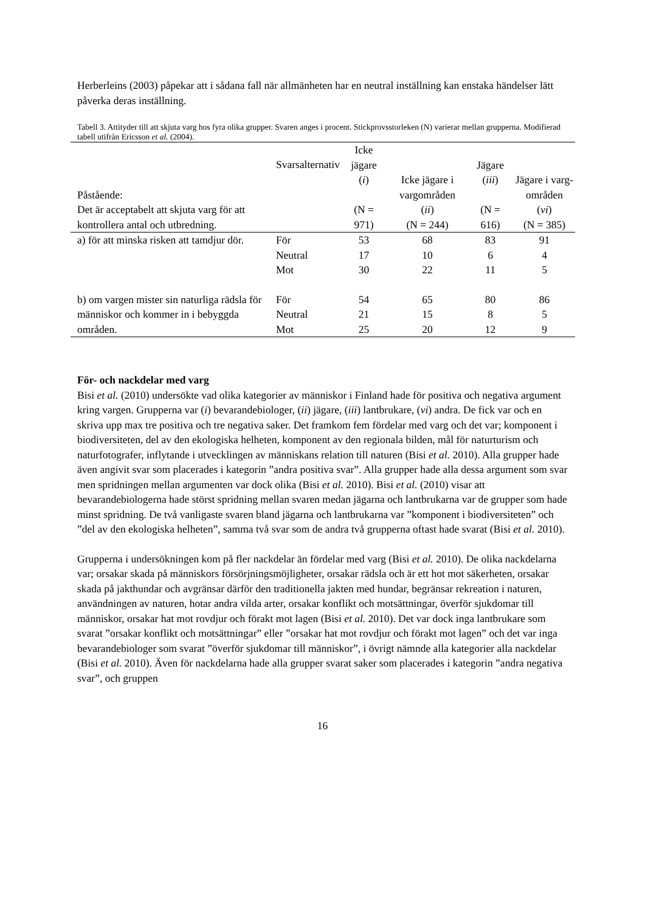Herberleins (2003) påpekar att i sådana fall när allmänheten har en neutral inställning kan enstaka händelser lätt påverka deras inställning.
Tabell 3. Attityder till att skjuta varg hos fyra olika grupper. Svaren anges i procent. Stickprovsstorleken (N) varierar mellan grupperna. Modifierad tabell utifrån Ericsson et al. (2004).
| Påstående: Det är acceptabelt att skjuta varg för att kontrollera antal och utbredning. | Svarsalternativ | Icke jägare ( i ) (N = 971) | Icke jägare i vargområden ( ii ) (N = 244) | Jägare ( iii ) (N = 616) | Jägare i varg-områden ( vi ) (N = 385) |
| --- | --- | --- | --- | --- | --- |
| a) för att minska risken att tamdjur dör. | För Neutral Mot | 53 17 30 | 68 10 22 | 83 6 11 | 91 4 5 |
| b) om vargen mister sin naturliga rädsla för människor och kommer in i bebyggda områden. | För Neutral Mot | 54 21 25 | 65 15 20 | 80 8 12 | 86 5 9 |
För- och nackdelar med varg
Bisi et al. (2010) undersökte vad olika kategorier av människor i Finland hade för positiva och negativa argument kring vargen. Grupperna var (i) bevarandebiologer, (ii) jägare, (iii) lantbrukare, (vi) andra. De fick var och en skriva upp max tre positiva och tre negativa saker. Det framkom fem fördelar med varg och det var; komponent i biodiversiteten, del av den ekologiska helheten, komponent av den regionala bilden, mål för naturturism och naturfotografer, inflytande i utvecklingen av människans relation till naturen (Bisi et al. 2010). Alla grupper hade även angivit svar som placerades i kategorin ”andra positiva svar”. Alla grupper hade alla dessa argument som svar men spridningen mellan argumenten var dock olika (Bisi et al. 2010). Bisi et al. (2010) visar att bevarandebiologerna hade störst spridning mellan svaren medan jägarna och lantbrukarna var de grupper som hade minst spridning. De två vanligaste svaren bland jägarna och lantbrukarna var ”komponent i biodiversiteten” och ”del av den ekologiska helheten”, samma två svar som de andra två grupperna oftast hade svarat (Bisi et al. 2010).
Grupperna i undersökningen kom på fler nackdelar än fördelar med varg (Bisi et al. 2010). De olika nackdelarna var; orsakar skada på människors försörjningsmöjligheter, orsakar rädsla och är ett hot mot säkerheten, orsakar skada på jakthundar och avgränsar därför den traditionella jakten med hundar, begränsar rekreation i naturen, användningen av naturen, hotar andra vilda arter, orsakar konflikt och motsättningar, överför sjukdomar till människor, orsakar hat mot rovdjur och förakt mot lagen (Bisi et al. 2010). Det var dock inga lantbrukare som svarat ”orsakar konflikt och motsättningar” eller ”orsakar hat mot rovdjur och förakt mot lagen” och det var inga bevarandebiologer som svarat ”överför sjukdomar till människor”, i övrigt nämnde alla kategorier alla nackdelar (Bisi et al. 2010). Även för nackdelarna hade alla grupper svarat saker som placerades i kategorin ”andra negativa svar”, och gruppen
16